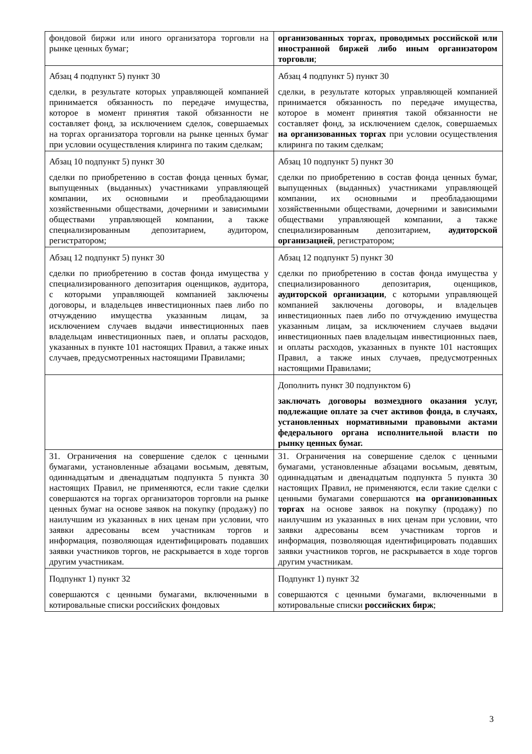| фондовой биржи или иного организатора торговли на рынке ценных бумаг; | организованных торгах, проводимых российской или иностранной биржей либо иным организатором торговли ; |
| Абзац 4 подпункт 5) пункт 30 сделки, в результате которых управляющей компанией принимается обязанность по передаче имущества, которое в момент принятия такой обязанности не составляет фонд, за исключением сделок, совершаемых на торгах организатора торговли на рынке ценных бумаг при условии осуществления клиринга по таким сделкам; | Абзац 4 подпункт 5) пункт 30 сделки, в результате которых управляющей компанией принимается обязанность по передаче имущества, которое в момент принятия такой обязанности не составляет фонд, за исключением сделок, совершаемых на организованных торгах при условии осуществления клиринга по таким сделкам; |
| Абзац 10 подпункт 5) пункт 30 сделки по приобретению в состав фонда ценных бумаг, выпущенных (выданных) участниками управляющей компании, их основными и преобладающими хозяйственными обществами, дочерними и зависимыми обществами управляющей компании, а также специализированным депозитарием, аудитором, регистратором; | Абзац 10 подпункт 5) пункт 30 сделки по приобретению в состав фонда ценных бумаг, выпущенных (выданных) участниками управляющей компании, их основными и преобладающими хозяйственными обществами, дочерними и зависимыми обществами управляющей компании, а также специализированным депозитарием, аудиторской организацией , регистратором; |
| Абзац 12 подпункт 5) пункт 30 сделки по приобретению в состав фонда имущества у специализированного депозитария оценщиков, аудитора, с которыми управляющей компанией заключены договоры, и владельцев инвестиционных паев либо по отчуждению имущества указанным лицам, за исключением случаев выдачи инвестиционных паев владельцам инвестиционных паев, и оплаты расходов, указанных в пункте 101 настоящих Правил, а также иных случаев, предусмотренных настоящими Правилами; | Абзац 12 подпункт 5) пункт 30 сделки по приобретению в состав фонда имущества у специализированного депозитария, оценщиков, аудиторской организации , с которыми управляющей компанией заключены договоры, и владельцев инвестиционных паев либо по отчуждению имущества указанным лицам, за исключением случаев выдачи инвестиционных паев владельцам инвестиционных паев, и оплаты расходов, указанных в пункте 101 настоящих Правил, а также иных случаев, предусмотренных настоящими Правилами; |
| | Дополнить пункт 30 подпунктом 6) заключать договоры возмездного оказания услуг, подлежащие оплате за счет активов фонда, в случаях, установленных нормативными правовыми актами федерального органа исполнительной власти по рынку ценных бумаг. |
| 31. Ограничения на совершение сделок с ценными бумагами, установленные абзацами восьмым, девятым, одиннадцатым и двенадцатым подпункта 5 пункта 30 настоящих Правил, не применяются, если такие сделки совершаются на торгах организаторов торговли на рынке ценных бумаг на основе заявок на покупку (продажу) по наилучшим из указанных в них ценам при условии, что заявки адресованы всем участникам торгов и информация, позволяющая идентифицировать подавших заявки участников торгов, не раскрывается в ходе торгов другим участникам. | 31. Ограничения на совершение сделок с ценными бумагами, установленные абзацами восьмым, девятым, одиннадцатым и двенадцатым подпункта 5 пункта 30 настоящих Правил, не применяются, если такие сделки с ценными бумагами совершаются на организованных торгах на основе заявок на покупку (продажу) по наилучшим из указанных в них ценам при условии, что заявки адресованы всем участникам торгов и информация, позволяющая идентифицировать подавших заявки участников торгов, не раскрывается в ходе торгов другим участникам. |
| Подпункт 1) пункт 32 совершаются с ценными бумагами, включенными в котировальные списки российских фондовых | Подпункт 1) пункт 32 совершаются с ценными бумагами, включенными в котировальные списки российских бирж ; |
3